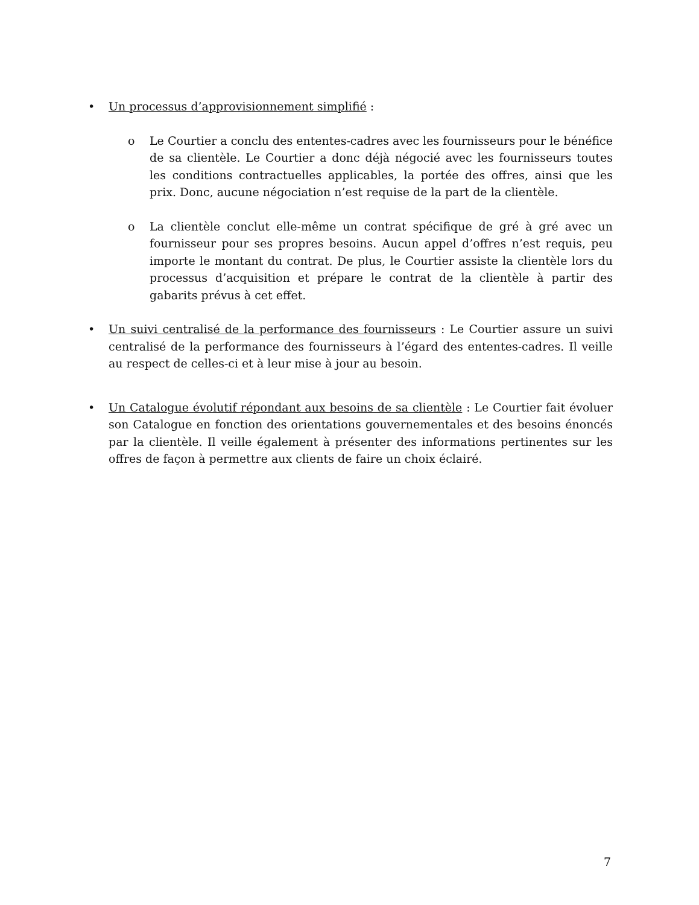• Un processus d’approvisionnement simplifié :
o Le Courtier a conclu des ententes-cadres avec les fournisseurs pour le bénéfice de sa clientèle. Le Courtier a donc déjà négocié avec les fournisseurs toutes les conditions contractuelles applicables, la portée des offres, ainsi que les prix. Donc, aucune négociation n’est requise de la part de la clientèle.
o La clientèle conclut elle-même un contrat spécifique de gré à gré avec un fournisseur pour ses propres besoins. Aucun appel d’offres n’est requis, peu importe le montant du contrat. De plus, le Courtier assiste la clientèle lors du processus d’acquisition et prépare le contrat de la clientèle à partir des gabarits prévus à cet effet.
• Un suivi centralisé de la performance des fournisseurs : Le Courtier assure un suivi centralisé de la performance des fournisseurs à l’égard des ententes-cadres. Il veille au respect de celles-ci et à leur mise à jour au besoin.
• Un Catalogue évolutif répondant aux besoins de sa clientèle : Le Courtier fait évoluer son Catalogue en fonction des orientations gouvernementales et des besoins énoncés par la clientèle. Il veille également à présenter des informations pertinentes sur les offres de façon à permettre aux clients de faire un choix éclairé.
7